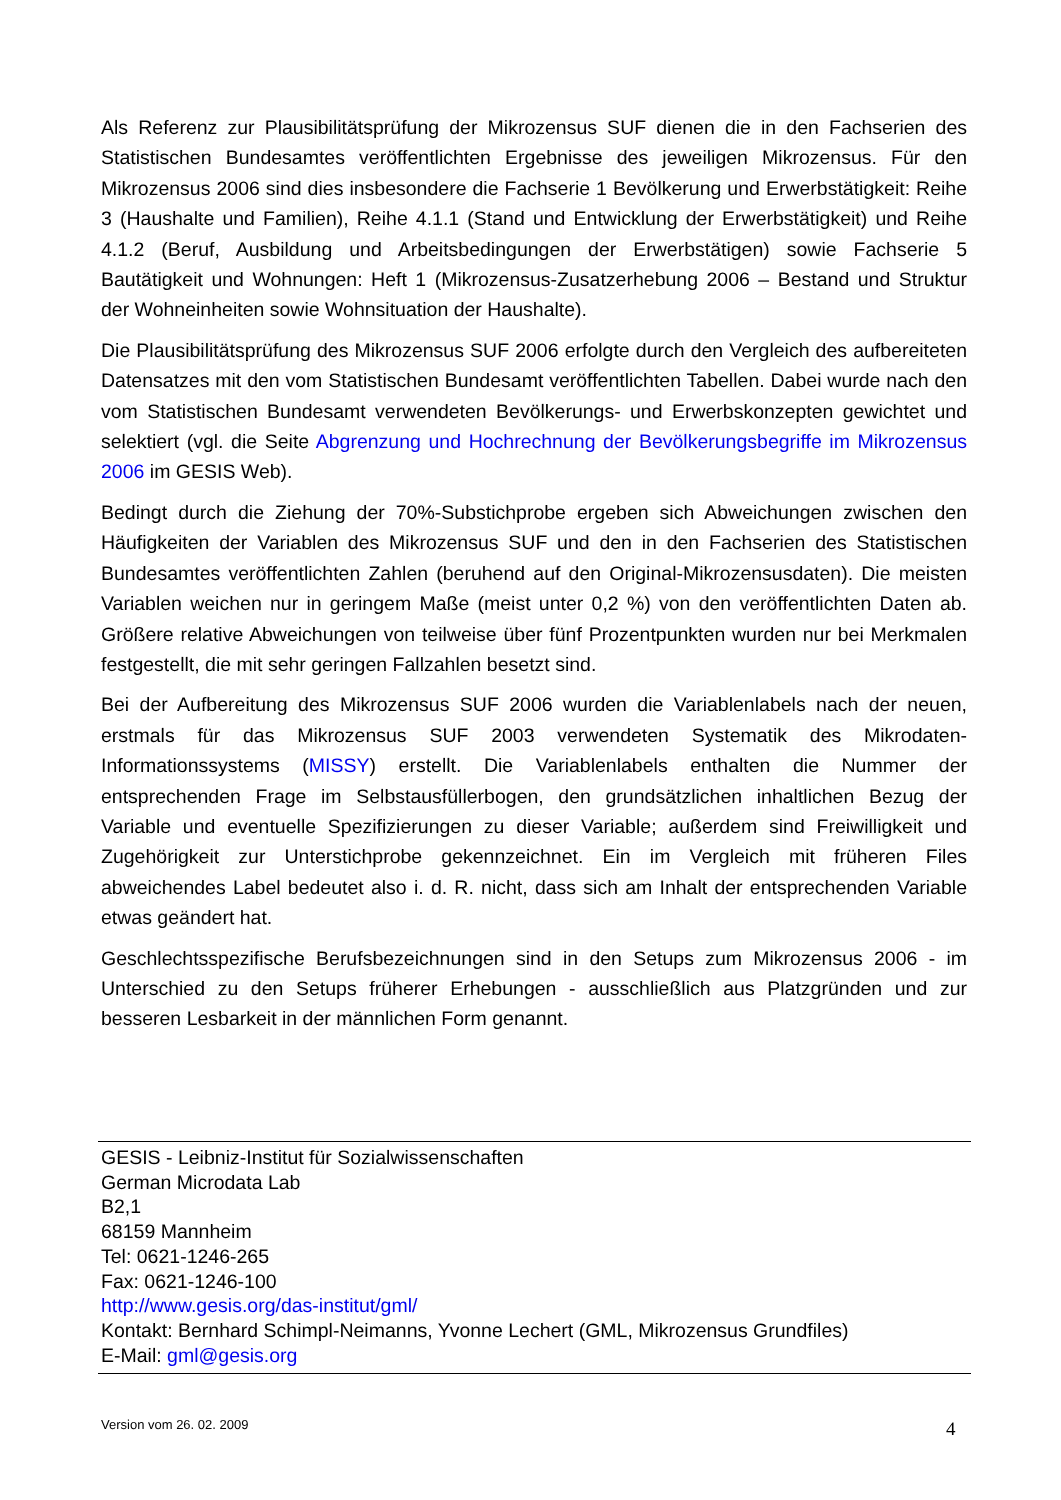Als Referenz zur Plausibilitätsprüfung der Mikrozensus SUF dienen die in den Fachserien des Statistischen Bundesamtes veröffentlichten Ergebnisse des jeweiligen Mikrozensus. Für den Mikrozensus 2006 sind dies insbesondere die Fachserie 1 Bevölkerung und Erwerbstätigkeit: Reihe 3 (Haushalte und Familien), Reihe 4.1.1 (Stand und Entwicklung der Erwerbstätigkeit) und Reihe 4.1.2 (Beruf, Ausbildung und Arbeitsbedingungen der Erwerbstätigen) sowie Fachserie 5 Bautätigkeit und Wohnungen: Heft 1 (Mikrozensus-Zusatzerhebung 2006 – Bestand und Struktur der Wohneinheiten sowie Wohnsituation der Haushalte).
Die Plausibilitätsprüfung des Mikrozensus SUF 2006 erfolgte durch den Vergleich des aufbereiteten Datensatzes mit den vom Statistischen Bundesamt veröffentlichten Tabellen. Dabei wurde nach den vom Statistischen Bundesamt verwendeten Bevölkerungs- und Erwerbskonzepten gewichtet und selektiert (vgl. die Seite Abgrenzung und Hochrechnung der Bevölkerungsbegriffe im Mikrozensus 2006 im GESIS Web).
Bedingt durch die Ziehung der 70%-Substichprobe ergeben sich Abweichungen zwischen den Häufigkeiten der Variablen des Mikrozensus SUF und den in den Fachserien des Statistischen Bundesamtes veröffentlichten Zahlen (beruhend auf den Original-Mikrozensusdaten). Die meisten Variablen weichen nur in geringem Maße (meist unter 0,2 %) von den veröffentlichten Daten ab. Größere relative Abweichungen von teilweise über fünf Prozentpunkten wurden nur bei Merkmalen festgestellt, die mit sehr geringen Fallzahlen besetzt sind.
Bei der Aufbereitung des Mikrozensus SUF 2006 wurden die Variablenlabels nach der neuen, erstmals für das Mikrozensus SUF 2003 verwendeten Systematik des Mikrodaten-Informationssystems (MISSY) erstellt. Die Variablenlabels enthalten die Nummer der entsprechenden Frage im Selbstausfüllerbogen, den grundsätzlichen inhaltlichen Bezug der Variable und eventuelle Spezifizierungen zu dieser Variable; außerdem sind Freiwilligkeit und Zugehörigkeit zur Unterstichprobe gekennzeichnet. Ein im Vergleich mit früheren Files abweichendes Label bedeutet also i. d. R. nicht, dass sich am Inhalt der entsprechenden Variable etwas geändert hat.
Geschlechtsspezifische Berufsbezeichnungen sind in den Setups zum Mikrozensus 2006 - im Unterschied zu den Setups früherer Erhebungen - ausschließlich aus Platzgründen und zur besseren Lesbarkeit in der männlichen Form genannt.
GESIS - Leibniz-Institut für Sozialwissenschaften
German Microdata Lab
B2,1
68159 Mannheim
Tel: 0621-1246-265
Fax: 0621-1246-100
http://www.gesis.org/das-institut/gml/
Kontakt: Bernhard Schimpl-Neimanns, Yvonne Lechert (GML, Mikrozensus Grundfiles)
E-Mail: gml@gesis.org
Version vom 26. 02. 2009 4